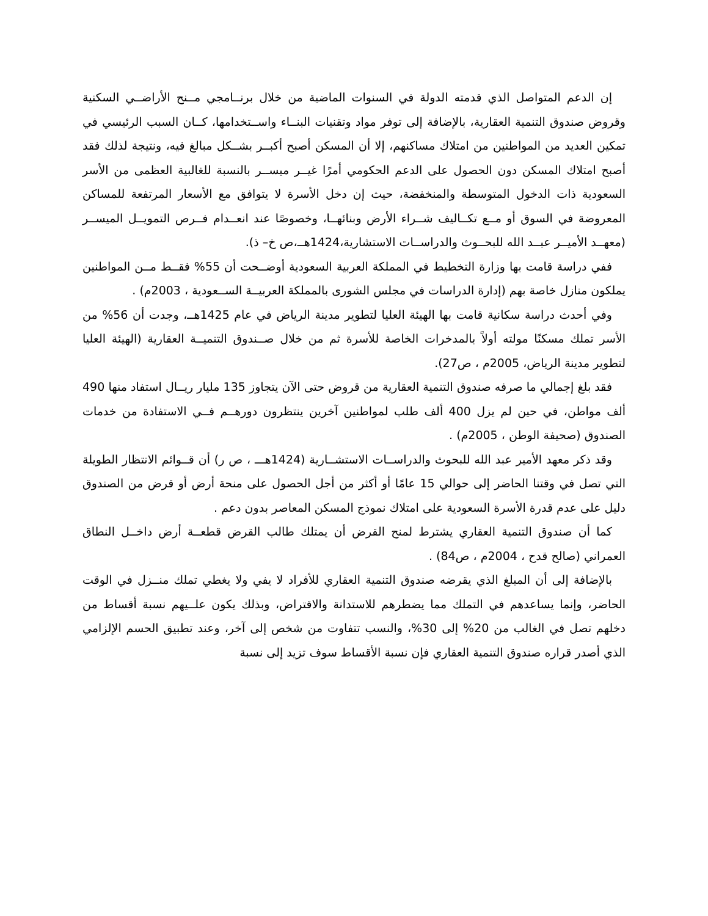إن الدعم المتواصل الذي قدمته الدولة في السنوات الماضية من خلال برنــامجي مــنح الأراضــي السكنية وقروض صندوق التنمية العقارية، بالإضافة إلى توفر مواد وتقنيات البنــاء واســتخدامها، كــان السبب الرئيسي في تمكين العديد من المواطنين من امتلاك مساكنهم، إلا أن المسكن أصبح أكبــر بشــكل مبالغ فيه، ونتيجة لذلك فقد أصبح امتلاك المسكن دون الحصول على الدعم الحكومي أمرًا غيــر ميســر بالنسبة للغالبية العظمى من الأسر السعودية ذات الدخول المتوسطة والمنخفضة، حيث إن دخل الأسرة لا يتوافق مع الأسعار المرتفعة للمساكن المعروضة في السوق أو مــع تكــاليف شــراء الأرض وبنائهــا، وخصوصًا عند انعــدام فــرص التمويــل الميســر (معهــد الأميــر عبــد الله للبحــوث والدراســات الاستشارية،1424هــ،ص خ– ذ).
ففي دراسة قامت بها وزارة التخطيط في المملكة العربية السعودية أوضــحت أن 55% فقــط مــن المواطنين يملكون منازل خاصة بهم (إدارة الدراسات في مجلس الشورى بالمملكة العربيــة الســعودية ، 2003م) .
وفي أحدث دراسة سكانية قامت بها الهيئة العليا لتطوير مدينة الرياض في عام 1425هــ، وجدت أن 56% من الأسر تملك مسكنًا مولته أولاً بالمدخرات الخاصة للأسرة ثم من خلال صــندوق التنميــة العقارية (الهيئة العليا لتطوير مدينة الرياض، 2005م ، ص27).
فقد بلغ إجمالي ما صرفه صندوق التنمية العقارية من قروض حتى الآن يتجاوز 135 مليار ريــال استفاد منها 490 ألف مواطن، في حين لم يزل 400 ألف طلب لمواطنين آخرين ينتظرون دورهــم فــي الاستفادة من خدمات الصندوق (صحيفة الوطن ، 2005م) .
وقد ذكر معهد الأمير عبد الله للبحوث والدراســات الاستشــارية (1424هـــ ، ص ر) أن قــوائم الانتظار الطويلة التي تصل في وقتنا الحاضر إلى حوالي 15 عامًا أو أكثر من أجل الحصول على منحة أرض أو قرض من الصندوق دليل على عدم قدرة الأسرة السعودية على امتلاك نموذج المسكن المعاصر بدون دعم .
كما أن صندوق التنمية العقاري يشترط لمنح القرض أن يمتلك طالب القرض قطعــة أرض داخــل النطاق العمراني (صالح قدح ، 2004م ، ص84) .
بالإضافة إلى أن المبلغ الذي يقرضه صندوق التنمية العقاري للأفراد لا يفي ولا يغطي تملك منــزل في الوقت الحاضر، وإنما يساعدهم في التملك مما يضطرهم للاستدانة والاقتراض، وبذلك يكون علــيهم نسبة أقساط من دخلهم تصل في الغالب من 20% إلى 30%، والنسب تتفاوت من شخص إلى آخر، وعند تطبيق الحسم الإلزامي الذي أصدر قراره صندوق التنمية العقاري فإن نسبة الأقساط سوف تزيد إلى نسبة